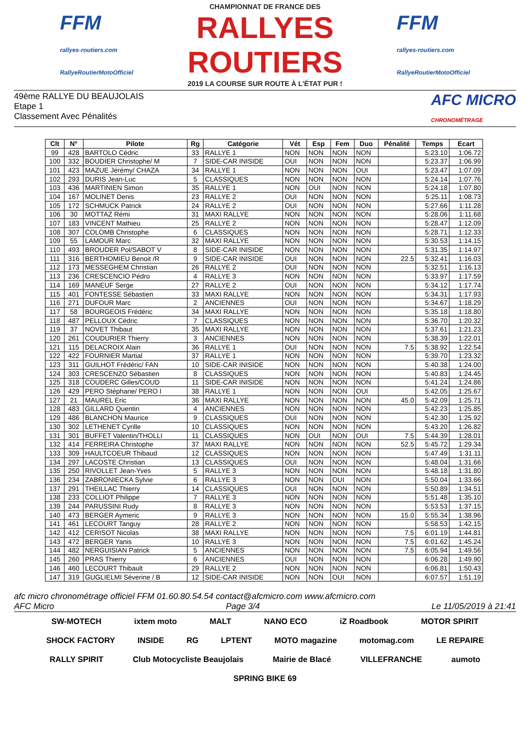FFM
rallyes-routiers.com
RallyeRoutierMotoOfficiel
CHAMPIONNAT DE FRANCE DES
RALLYES ROUTIERS
2019 LA COURSE SUR ROUTE À L'ÉTAT PUR !
FFM
rallyes-routiers.com
RallyeRoutierMotoOfficiel
49ème RALLYE DU BEAUJOLAIS
Etape 1
Classement Avec Pénalités
AFC MICRO
CHRONOMÉTRAGE
| Clt | N° | Pilote | Rg | Catégorie | Vét | Esp | Fem | Duo | Pénalité | Temps | Ecart |
| --- | --- | --- | --- | --- | --- | --- | --- | --- | --- | --- | --- |
| 99 | 428 | BARTOLO Cédric | 33 | RALLYE 1 | NON | NON | NON | NON | | 5:23.10 | 1:06.72 |
| 100 | 332 | BOUDIER Christophe/ M | 7 | SIDE-CAR INISIDE | OUI | NON | NON | NON | | 5:23.37 | 1:06.99 |
| 101 | 423 | MAZUE Jérémy/ CHAZA | 34 | RALLYE 1 | NON | NON | NON | OUI | | 5:23.47 | 1:07.09 |
| 102 | 293 | DURIS Jean-Luc | 5 | CLASSIQUES | NON | NON | NON | NON | | 5:24.14 | 1:07.76 |
| 103 | 436 | MARTINIEN Simon | 35 | RALLYE 1 | NON | OUI | NON | NON | | 5:24.18 | 1:07.80 |
| 104 | 167 | MOLINET Denis | 23 | RALLYE 2 | OUI | NON | NON | NON | | 5:25.11 | 1:08.73 |
| 105 | 172 | SCHMUCK Patrick | 24 | RALLYE 2 | OUI | NON | NON | NON | | 5:27.66 | 1:11.28 |
| 106 | 30 | MOTTAZ Rémi | 31 | MAXI RALLYE | NON | NON | NON | NON | | 5:28.06 | 1:11.68 |
| 107 | 183 | VINCENT Mathieu | 25 | RALLYE 2 | NON | NON | NON | NON | | 5:28.47 | 1:12.09 |
| 108 | 307 | COLOMB Christophe | 6 | CLASSIQUES | NON | NON | NON | NON | | 5:28.71 | 1:12.33 |
| 109 | 55 | LAMOUR Marc | 32 | MAXI RALLYE | NON | NON | NON | NON | | 5:30.53 | 1:14.15 |
| 110 | 493 | BROUDER Pol/SABOT V | 8 | SIDE-CAR INISIDE | NON | NON | NON | NON | | 5:31.35 | 1:14.97 |
| 111 | 316 | BERTHOMIEU Benoit /R | 9 | SIDE-CAR INISIDE | OUI | NON | NON | NON | 22.5 | 5:32.41 | 1:16.03 |
| 112 | 173 | MESSEGHEM Christian | 26 | RALLYE 2 | OUI | NON | NON | NON | | 5:32.51 | 1:16.13 |
| 113 | 236 | CRESCENCIO Pédro | 4 | RALLYE 3 | NON | NON | NON | NON | | 5:33.97 | 1:17.59 |
| 114 | 169 | MANEUF Serge | 27 | RALLYE 2 | OUI | NON | NON | NON | | 5:34.12 | 1:17.74 |
| 115 | 401 | FONTESSE Sébastien | 33 | MAXI RALLYE | NON | NON | NON | NON | | 5:34.31 | 1:17.93 |
| 116 | 271 | DUFOUR Marc | 2 | ANCIENNES | OUI | NON | NON | NON | | 5:34.67 | 1:18.29 |
| 117 | 58 | BOURGEOIS Frédéric | 34 | MAXI RALLYE | NON | NON | NON | NON | | 5:35.18 | 1:18.80 |
| 118 | 487 | PELLOUX Cédric | 7 | CLASSIQUES | NON | NON | NON | NON | | 5:36.70 | 1:20.32 |
| 119 | 37 | NOVET Thibaut | 35 | MAXI RALLYE | NON | NON | NON | NON | | 5:37.61 | 1:21.23 |
| 120 | 261 | COUDURIER Thierry | 3 | ANCIENNES | NON | NON | NON | NON | | 5:38.39 | 1:22.01 |
| 121 | 115 | DELACROIX Alain | 36 | RALLYE 1 | OUI | NON | NON | NON | 7.5 | 5:38.92 | 1:22.54 |
| 122 | 422 | FOURNIER Martial | 37 | RALLYE 1 | NON | NON | NON | NON | | 5:39.70 | 1:23.32 |
| 123 | 311 | GUILHOT Frédéric/ FAN | 10 | SIDE-CAR INISIDE | NON | NON | NON | NON | | 5:40.38 | 1:24.00 |
| 124 | 303 | CRESCENZO Sébastien | 8 | CLASSIQUES | NON | NON | NON | NON | | 5:40.83 | 1:24.45 |
| 125 | 318 | COUDERC Gilles/COUD | 11 | SIDE-CAR INISIDE | NON | NON | NON | NON | | 5:41.24 | 1:24.86 |
| 126 | 429 | PERO Stéphane/ PERO I | 38 | RALLYE 1 | NON | NON | NON | OUI | | 5:42.05 | 1:25.67 |
| 127 | 21 | MAUREL Eric | 36 | MAXI RALLYE | NON | NON | NON | NON | 45.0 | 5:42.09 | 1:25.71 |
| 128 | 483 | GILLARD Quentin | 4 | ANCIENNES | NON | NON | NON | NON | | 5:42.23 | 1:25.85 |
| 129 | 486 | BLANCHON Maurice | 9 | CLASSIQUES | OUI | NON | NON | NON | | 5:42.30 | 1:25.92 |
| 130 | 302 | LETHENET Cyrille | 10 | CLASSIQUES | NON | NON | NON | NON | | 5:43.20 | 1:26.82 |
| 131 | 301 | BUFFET Valentin/THOLLI | 11 | CLASSIQUES | NON | OUI | NON | OUI | 7.5 | 5:44.39 | 1:28.01 |
| 132 | 414 | FERREIRA Christophe | 37 | MAXI RALLYE | NON | NON | NON | NON | 52.5 | 5:45.72 | 1:29.34 |
| 133 | 309 | HAULTCOEUR Thibaud | 12 | CLASSIQUES | NON | NON | NON | NON | | 5:47.49 | 1:31.11 |
| 134 | 297 | LACOSTE Christian | 13 | CLASSIQUES | OUI | NON | NON | NON | | 5:48.04 | 1:31.66 |
| 135 | 250 | RIVOLLET Jean-Yves | 5 | RALLYE 3 | NON | NON | NON | NON | | 5:48.18 | 1:31.80 |
| 136 | 234 | ZABRONIECKA Sylvie | 6 | RALLYE 3 | NON | NON | OUI | NON | | 5:50.04 | 1:33.66 |
| 137 | 291 | THEILLAC Thierry | 14 | CLASSIQUES | OUI | NON | NON | NON | | 5:50.89 | 1:34.51 |
| 138 | 233 | COLLIOT Philippe | 7 | RALLYE 3 | NON | NON | NON | NON | | 5:51.48 | 1:35.10 |
| 139 | 244 | PARUSSINI Rudy | 8 | RALLYE 3 | NON | NON | NON | NON | | 5:53.53 | 1:37.15 |
| 140 | 473 | BERGER Aymeric | 9 | RALLYE 3 | NON | NON | NON | NON | 15.0 | 5:55.34 | 1:38.96 |
| 141 | 461 | LECOURT Tanguy | 28 | RALLYE 2 | NON | NON | NON | NON | | 5:58.53 | 1:42.15 |
| 142 | 412 | CERISOT Nicolas | 38 | MAXI RALLYE | NON | NON | NON | NON | 7.5 | 6:01.19 | 1:44.81 |
| 143 | 472 | BERGER Yanis | 10 | RALLYE 3 | NON | NON | NON | NON | 7.5 | 6:01.62 | 1:45.24 |
| 144 | 482 | NERGUISIAN Patrick | 5 | ANCIENNES | NON | NON | NON | NON | 7.5 | 6:05.94 | 1:49.56 |
| 145 | 260 | PRAS Thierry | 6 | ANCIENNES | OUI | NON | NON | NON | | 6:06.28 | 1:49.90 |
| 146 | 460 | LECOURT Thibault | 29 | RALLYE 2 | NON | NON | NON | NON | | 6:06.81 | 1:50.43 |
| 147 | 319 | GUGLIELMI Séverine / B | 12 | SIDE-CAR INISIDE | NON | NON | OUI | NON | | 6:07.57 | 1:51.19 |
afc micro chronométrage officiel FFM 01.60.80.54.54 contact@afcmicro.com www.afcmicro.com
AFC Micro Page 3/4 Le 11/05/2019 à 21:41
SW-MOTECH ixtem moto MALT NANO ECO iZ Roadbook MOTOR SPIRIT SHOCK FACTORY INSIDE RG LPTENT MOTO magazine motomag.com LE REPAIRE RALLY SPIRIT Club Motocycliste Beaujolais Mairie de Blacé VILLEFRANCHE aumoto SPRING BIKE 69